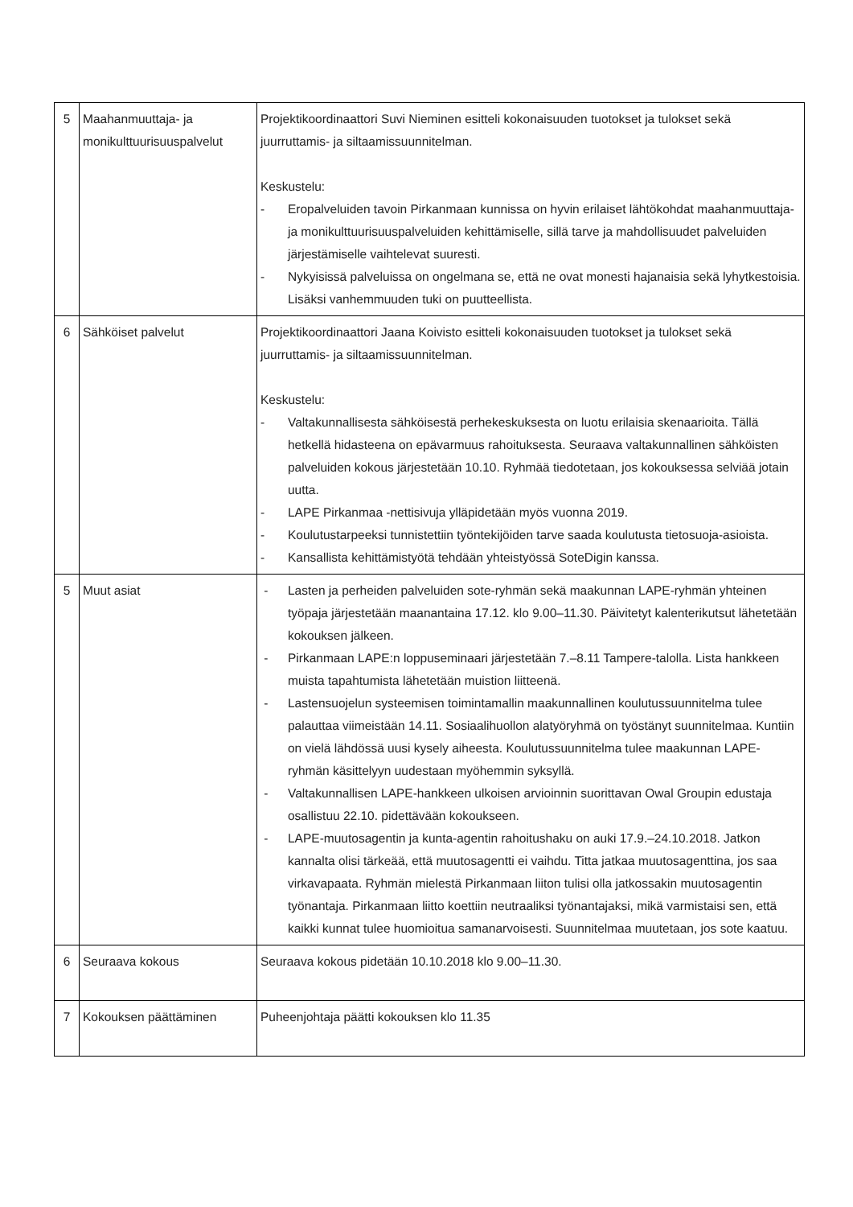| 5 | Maahanmuuttaja- ja monikulttuurisuuspalvelut | Projektikoordinaattori Suvi Nieminen esitteli kokonaisuuden tuotokset ja tulokset sekä juurruttamis- ja siltaamissuunnitelman. Keskustelu: - Eropalveluiden tavoin Pirkanmaan kunnissa on hyvin erilaiset lähtökohdat maahanmuuttaja- ja monikulttuurisuuspalveluiden kehittämiselle, sillä tarve ja mahdollisuudet palveluiden järjestämiselle vaihtelevat suuresti. - Nykyisissä palveluissa on ongelmana se, että ne ovat monesti hajanaisia sekä lyhytkestoisia. Lisäksi vanhemmuuden tuki on puutteellista. |
| 6 | Sähköiset palvelut | Projektikoordinaattori Jaana Koivisto esitteli kokonaisuuden tuotokset ja tulokset sekä juurruttamis- ja siltaamissuunnitelman. Keskustelu: - Valtakunnallisesta sähköisestä perhekeskuksesta on luotu erilaisia skenaarioita. Tällä hetkellä hidasteena on epävarmuus rahoituksesta. Seuraava valtakunnallinen sähköisten palveluiden kokous järjestetään 10.10. Ryhmää tiedotetaan, jos kokouksessa selviää jotain uutta. - LAPE Pirkanmaa -nettisivuja ylläpidetään myös vuonna 2019. - Koulutustarpeeksi tunnistettiin työntekijöiden tarve saada koulutusta tietosuoja-asioista. - Kansallista kehittämistyötä tehdään yhteistyössä SoteDigin kanssa. |
| 5 | Muut asiat | - Lasten ja perheiden palveluiden sote-ryhmän sekä maakunnan LAPE-ryhmän yhteinen työpaja järjestetään maanantaina 17.12. klo 9.00–11.30. Päivitetyt kalenterikutsut lähetetään kokouksen jälkeen. - Pirkanmaan LAPE:n loppuseminaari järjestetään 7.–8.11 Tampere-talolla. Lista hankkeen muista tapahtumista lähetetään muistion liitteenä. - Lastensuojelun systeemisen toimintamallin maakunnallinen koulutussuunnitelma tulee palauttaa viimeistään 14.11. Sosiaalihuollon alatyöryhmä on työstänyt suunnitelmaa. Kuntiin on vielä lähdössä uusi kysely aiheesta. Koulutussuunnitelma tulee maakunnan LAPE-ryhmän käsittelyyn uudestaan myöhemmin syksyllä. - Valtakunnallisen LAPE-hankkeen ulkoisen arvioinnin suorittavan Owal Groupin edustaja osallistuu 22.10. pidettävään kokoukseen. - LAPE-muutosagentin ja kunta-agentin rahoitushaku on auki 17.9.–24.10.2018. Jatkon kannalta olisi tärkeää, että muutosagentti ei vaihdu. Titta jatkaa muutosagenttina, jos saa virkavapaata. Ryhmän mielestä Pirkanmaan liiton tulisi olla jatkossakin muutosagentin työnantaja. Pirkanmaan liitto koettiin neutraaliksi työnantajaksi, mikä varmistaisi sen, että kaikki kunnat tulee huomioitua samanarvoisesti. Suunnitelmaa muutetaan, jos sote kaatuu. |
| 6 | Seuraava kokous | Seuraava kokous pidetään 10.10.2018 klo 9.00–11.30. |
| 7 | Kokouksen päättäminen | Puheenjohtaja päätti kokouksen klo 11.35 |